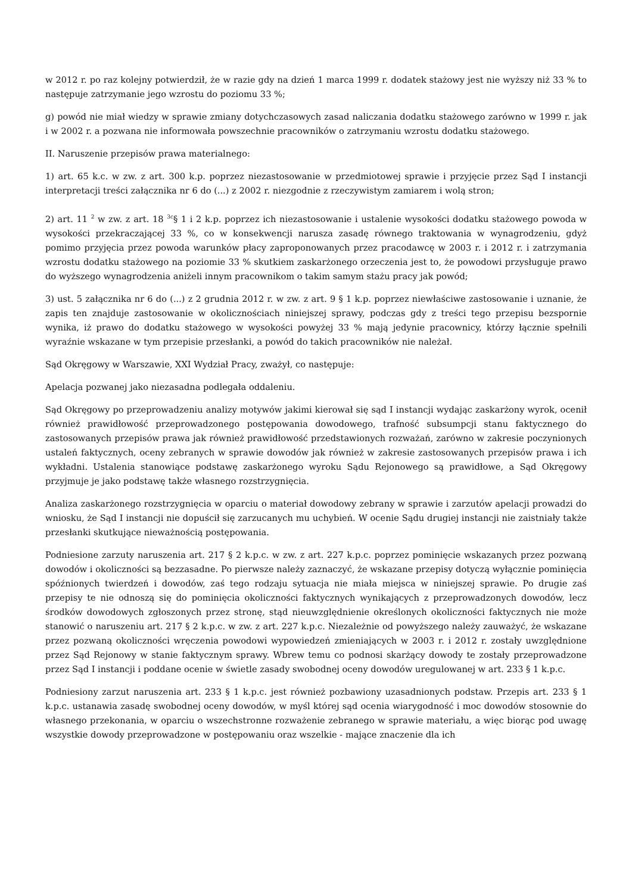w 2012 r. po raz kolejny potwierdził, że w razie gdy na dzień 1 marca 1999 r. dodatek stażowy jest nie wyższy niż 33 % to następuje zatrzymanie jego wzrostu do poziomu 33 %;
g) powód nie miał wiedzy w sprawie zmiany dotychczasowych zasad naliczania dodatku stażowego zarówno w 1999 r. jak i w 2002 r. a pozwana nie informowała powszechnie pracowników o zatrzymaniu wzrostu dodatku stażowego.
II. Naruszenie przepisów prawa materialnego:
1) art. 65 k.c. w zw. z art. 300 k.p. poprzez niezastosowanie w przedmiotowej sprawie i przyjęcie przez Sąd I instancji interpretacji treści załącznika nr 6 do (...) z 2002 r. niezgodnie z rzeczywistym zamiarem i wolą stron;
2) art. 11 <sup>2</sup> w zw. z art. 18 <sup>3c</sup>§ 1 i 2 k.p. poprzez ich niezastosowanie i ustalenie wysokości dodatku stażowego powoda w wysokości przekraczającej 33 %, co w konsekwencji narusza zasadę równego traktowania w wynagrodzeniu, gdyż pomimo przyjęcia przez powoda warunków płacy zaproponowanych przez pracodawcę w 2003 r. i 2012 r. i zatrzymania wzrostu dodatku stażowego na poziomie 33 % skutkiem zaskarżonego orzeczenia jest to, że powodowi przysługuje prawo do wyższego wynagrodzenia aniżeli innym pracownikom o takim samym stażu pracy jak powód;
3) ust. 5 załącznika nr 6 do (...) z 2 grudnia 2012 r. w zw. z art. 9 § 1 k.p. poprzez niewłaściwe zastosowanie i uznanie, że zapis ten znajduje zastosowanie w okolicznościach niniejszej sprawy, podczas gdy z treści tego przepisu bezspornie wynika, iż prawo do dodatku stażowego w wysokości powyżej 33 % mają jedynie pracownicy, którzy łącznie spełnili wyraźnie wskazane w tym przepisie przesłanki, a powód do takich pracowników nie należał.
Sąd Okręgowy w Warszawie, XXI Wydział Pracy, zważył, co następuje:
Apelacja pozwanej jako niezasadna podlegała oddaleniu.
Sąd Okręgowy po przeprowadzeniu analizy motywów jakimi kierował się sąd I instancji wydając zaskarżony wyrok, ocenił również prawidłowość przeprowadzonego postępowania dowodowego, trafność subsumpcji stanu faktycznego do zastosowanych przepisów prawa jak również prawidłowość przedstawionych rozważań, zarówno w zakresie poczynionych ustaleń faktycznych, oceny zebranych w sprawie dowodów jak również w zakresie zastosowanych przepisów prawa i ich wykładni. Ustalenia stanowiące podstawę zaskarżonego wyroku Sądu Rejonowego są prawidłowe, a Sąd Okręgowy przyjmuje je jako podstawę także własnego rozstrzygnięcia.
Analiza zaskarżonego rozstrzygnięcia w oparciu o materiał dowodowy zebrany w sprawie i zarzutów apelacji prowadzi do wniosku, że Sąd I instancji nie dopuścił się zarzucanych mu uchybień. W ocenie Sądu drugiej instancji nie zaistniały także przesłanki skutkujące nieważnością postępowania.
Podniesione zarzuty naruszenia art. 217 § 2 k.p.c. w zw. z art. 227 k.p.c. poprzez pominięcie wskazanych przez pozwaną dowodów i okoliczności są bezzasadne. Po pierwsze należy zaznaczyć, że wskazane przepisy dotyczą wyłącznie pominięcia spóźnionych twierdzeń i dowodów, zaś tego rodzaju sytuacja nie miała miejsca w niniejszej sprawie. Po drugie zaś przepisy te nie odnoszą się do pominięcia okoliczności faktycznych wynikających z przeprowadzonych dowodów, lecz środków dowodowych zgłoszonych przez stronę, stąd nieuwzględnienie określonych okoliczności faktycznych nie może stanowić o naruszeniu art. 217 § 2 k.p.c. w zw. z art. 227 k.p.c. Niezależnie od powyższego należy zauważyć, że wskazane przez pozwaną okoliczności wręczenia powodowi wypowiedzeń zmieniających w 2003 r. i 2012 r. zostały uwzględnione przez Sąd Rejonowy w stanie faktycznym sprawy. Wbrew temu co podnosi skarżący dowody te zostały przeprowadzone przez Sąd I instancji i poddane ocenie w świetle zasady swobodnej oceny dowodów uregulowanej w art. 233 § 1 k.p.c.
Podniesiony zarzut naruszenia art. 233 § 1 k.p.c. jest również pozbawiony uzasadnionych podstaw. Przepis art. 233 § 1 k.p.c. ustanawia zasadę swobodnej oceny dowodów, w myśl której sąd ocenia wiarygodność i moc dowodów stosownie do własnego przekonania, w oparciu o wszechstronne rozważenie zebranego w sprawie materiału, a więc biorąc pod uwagę wszystkie dowody przeprowadzone w postępowaniu oraz wszelkie - mające znaczenie dla ich